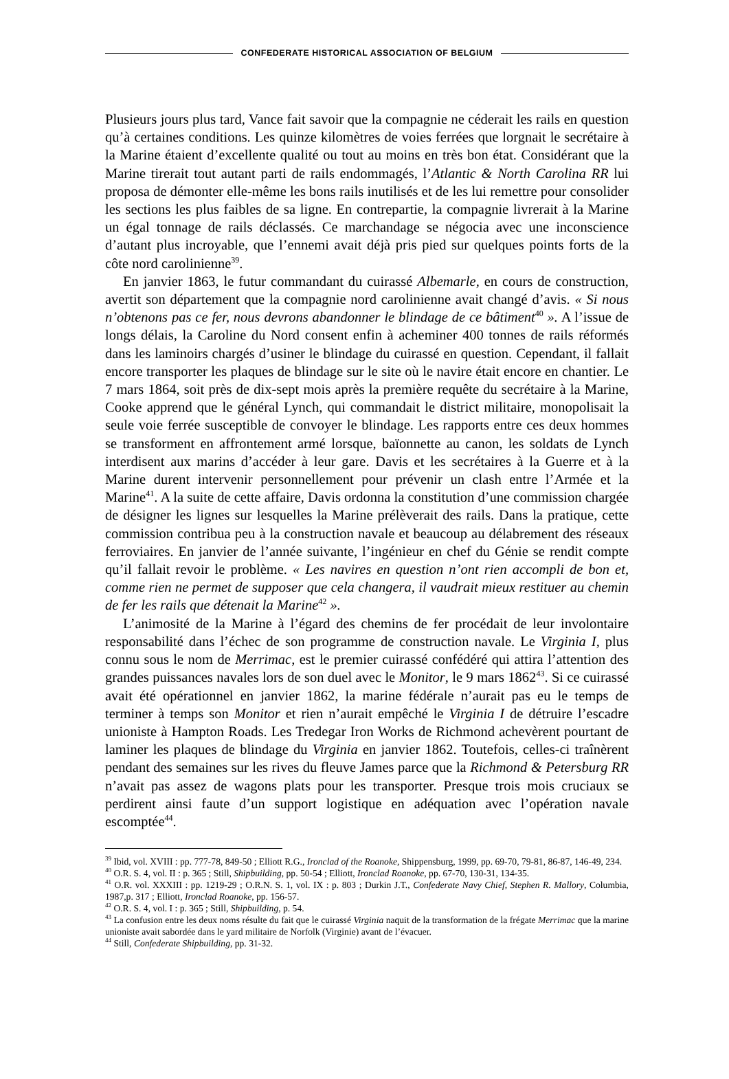CONFEDERATE HISTORICAL ASSOCIATION OF BELGIUM
Plusieurs jours plus tard, Vance fait savoir que la compagnie ne céderait les rails en question qu’à certaines conditions. Les quinze kilomètres de voies ferrées que lorgnait le secrétaire à la Marine étaient d’excellente qualité ou tout au moins en très bon état. Considérant que la Marine tirerait tout autant parti de rails endommagés, l’Atlantic & North Carolina RR lui proposa de démonter elle-même les bons rails inutilisés et de les lui remettre pour consolider les sections les plus faibles de sa ligne. En contrepartie, la compagnie livrerait à la Marine un égal tonnage de rails déclassés. Ce marchandage se négocia avec une inconscience d’autant plus incroyable, que l’ennemi avait déjà pris pied sur quelques points forts de la côte nord carolinienne<sup>39</sup>.
En janvier 1863, le futur commandant du cuirassé Albemarle, en cours de construction, avertit son département que la compagnie nord carolinienne avait changé d’avis. « Si nous n’obtenons pas ce fer, nous devrons abandonner le blindage de ce bâtiment<sup>40</sup> ». A l’issue de longs délais, la Caroline du Nord consent enfin à acheminer 400 tonnes de rails réformés dans les laminoirs chargés d’usiner le blindage du cuirassé en question. Cependant, il fallait encore transporter les plaques de blindage sur le site où le navire était encore en chantier. Le 7 mars 1864, soit près de dix-sept mois après la première requête du secrétaire à la Marine, Cooke apprend que le général Lynch, qui commandait le district militaire, monopolisait la seule voie ferrée susceptible de convoyer le blindage. Les rapports entre ces deux hommes se transforment en affrontement armé lorsque, baïonnette au canon, les soldats de Lynch interdisent aux marins d’accéder à leur gare. Davis et les secrétaires à la Guerre et à la Marine durent intervenir personnellement pour prévenir un clash entre l’Armée et la Marine<sup>41</sup>. A la suite de cette affaire, Davis ordonna la constitution d’une commission chargée de désigner les lignes sur lesquelles la Marine prélèverait des rails. Dans la pratique, cette commission contribua peu à la construction navale et beaucoup au délabrement des réseaux ferroviaires. En janvier de l’année suivante, l’ingénieur en chef du Génie se rendit compte qu’il fallait revoir le problème. « Les navires en question n’ont rien accompli de bon et, comme rien ne permet de supposer que cela changera, il vaudrait mieux restituer au chemin de fer les rails que détenait la Marine<sup>42</sup> ».
L’animosité de la Marine à l’égard des chemins de fer procédait de leur involontaire responsabilité dans l’échec de son programme de construction navale. Le Virginia I, plus connu sous le nom de Merrimac, est le premier cuirassé confédéré qui attira l’attention des grandes puissances navales lors de son duel avec le Monitor, le 9 mars 1862<sup>43</sup>. Si ce cuirassé avait été opérationnel en janvier 1862, la marine fédérale n’aurait pas eu le temps de terminer à temps son Monitor et rien n’aurait empêché le Virginia I de détruire l’escadre unioniste à Hampton Roads. Les Tredegar Iron Works de Richmond achevèrent pourtant de laminer les plaques de blindage du Virginia en janvier 1862. Toutefois, celles-ci traînèrent pendant des semaines sur les rives du fleuve James parce que la Richmond & Petersburg RR n’avait pas assez de wagons plats pour les transporter. Presque trois mois cruciaux se perdirent ainsi faute d’un support logistique en adéquation avec l’opération navale escomptée<sup>44</sup>.
<sup>39</sup> Ibid, vol. XVIII : pp. 777-78, 849-50 ; Elliott R.G., Ironclad of the Roanoke, Shippensburg, 1999, pp. 69-70, 79-81, 86-87, 146-49, 234.
<sup>40</sup> O.R. S. 4, vol. II : p. 365 ; Still, Shipbuilding, pp. 50-54 ; Elliott, Ironclad Roanoke, pp. 67-70, 130-31, 134-35.
<sup>41</sup> O.R. vol. XXXIII : pp. 1219-29 ; O.R.N. S. 1, vol. IX : p. 803 ; Durkin J.T., Confederate Navy Chief, Stephen R. Mallory, Columbia, 1987,p. 317 ; Elliott, Ironclad Roanoke, pp. 156-57.
<sup>42</sup> O.R. S. 4, vol. I : p. 365 ; Still, Shipbuilding, p. 54.
<sup>43</sup> La confusion entre les deux noms résulte du fait que le cuirassé Virginia naquit de la transformation de la frégate Merrimac que la marine unioniste avait sabordée dans le yard militaire de Norfolk (Virginie) avant de l’évacuer.
<sup>44</sup> Still, Confederate Shipbuilding, pp. 31-32.